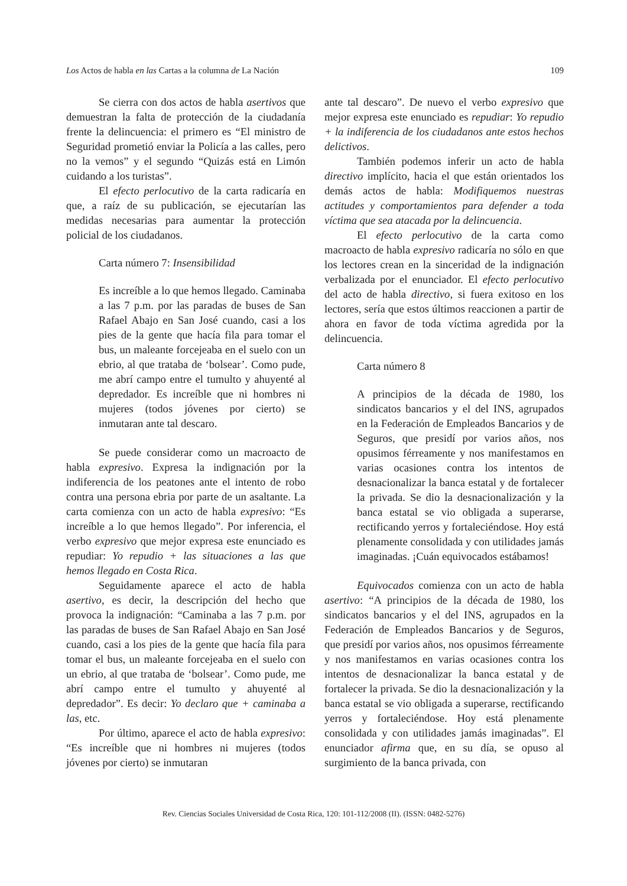Los Actos de habla en las Cartas a la columna de La Nación 109
Se cierra con dos actos de habla asertivos que demuestran la falta de protección de la ciudadanía frente la delincuencia: el primero es “El ministro de Seguridad prometió enviar la Policía a las calles, pero no la vemos” y el segundo “Quizás está en Limón cuidando a los turistas”.
El efecto perlocutivo de la carta radicaría en que, a raíz de su publicación, se ejecutarían las medidas necesarias para aumentar la protección policial de los ciudadanos.
Carta número 7: Insensibilidad
Es increíble a lo que hemos llegado. Caminaba a las 7 p.m. por las paradas de buses de San Rafael Abajo en San José cuando, casi a los pies de la gente que hacía fila para tomar el bus, un maleante forcejeaba en el suelo con un ebrio, al que trataba de ‘bolsear’. Como pude, me abrí campo entre el tumulto y ahuyenté al depredador. Es increíble que ni hombres ni mujeres (todos jóvenes por cierto) se inmutaran ante tal descaro.
Se puede considerar como un macroacto de habla expresivo. Expresa la indignación por la indiferencia de los peatones ante el intento de robo contra una persona ebria por parte de un asaltante. La carta comienza con un acto de habla expresivo: “Es increíble a lo que hemos llegado”. Por inferencia, el verbo expresivo que mejor expresa este enunciado es repudiar: Yo repudio + las situaciones a las que hemos llegado en Costa Rica.
Seguidamente aparece el acto de habla asertivo, es decir, la descripción del hecho que provoca la indignación: “Caminaba a las 7 p.m. por las paradas de buses de San Rafael Abajo en San José cuando, casi a los pies de la gente que hacía fila para tomar el bus, un maleante forcejeaba en el suelo con un ebrio, al que trataba de ‘bolsear’. Como pude, me abrí campo entre el tumulto y ahuyenté al depredador”. Es decir: Yo declaro que + caminaba a las, etc.
Por último, aparece el acto de habla expresivo: “Es increíble que ni hombres ni mujeres (todos jóvenes por cierto) se inmutaran
ante tal descaro”. De nuevo el verbo expresivo que mejor expresa este enunciado es repudiar: Yo repudio + la indiferencia de los ciudadanos ante estos hechos delictivos.
También podemos inferir un acto de habla directivo implícito, hacia el que están orientados los demás actos de habla: Modifiquemos nuestras actitudes y comportamientos para defender a toda víctima que sea atacada por la delincuencia.
El efecto perlocutivo de la carta como macroacto de habla expresivo radicaría no sólo en que los lectores crean en la sinceridad de la indignación verbalizada por el enunciador. El efecto perlocutivo del acto de habla directivo, si fuera exitoso en los lectores, sería que estos últimos reaccionen a partir de ahora en favor de toda víctima agredida por la delincuencia.
Carta número 8
A principios de la década de 1980, los sindicatos bancarios y el del INS, agrupados en la Federación de Empleados Bancarios y de Seguros, que presidí por varios años, nos opusimos férreamente y nos manifestamos en varias ocasiones contra los intentos de desnacionalizar la banca estatal y de fortalecer la privada. Se dio la desnacionalización y la banca estatal se vio obligada a superarse, rectificando yerros y fortaleciéndose. Hoy está plenamente consolidada y con utilidades jamás imaginadas. ¡Cuán equivocados estábamos!
Equivocados comienza con un acto de habla asertivo: “A principios de la década de 1980, los sindicatos bancarios y el del INS, agrupados en la Federación de Empleados Bancarios y de Seguros, que presidí por varios años, nos opusimos férreamente y nos manifestamos en varias ocasiones contra los intentos de desnacionalizar la banca estatal y de fortalecer la privada. Se dio la desnacionalización y la banca estatal se vio obligada a superarse, rectificando yerros y fortaleciéndose. Hoy está plenamente consolidada y con utilidades jamás imaginadas”. El enunciador afirma que, en su día, se opuso al surgimiento de la banca privada, con
Rev. Ciencias Sociales Universidad de Costa Rica, 120: 101-112/2008 (II). (ISSN: 0482-5276)